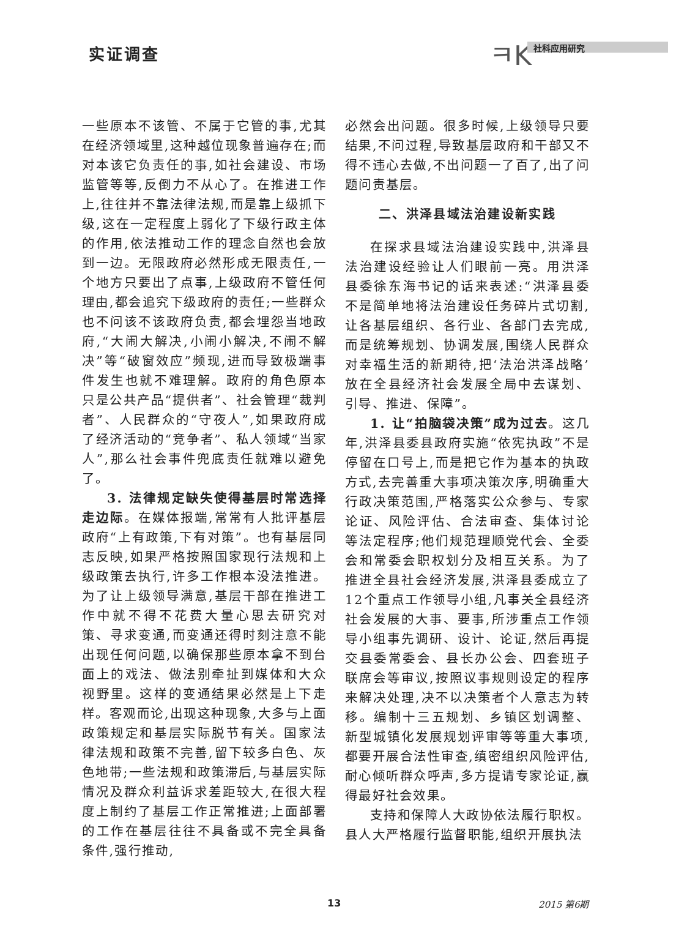实证调查 ㅋK 社科应用研究
一些原本不该管、不属于它管的事,尤其在经济领域里,这种越位现象普遍存在;而对本该它负责任的事,如社会建设、市场监管等等,反倒力不从心了。在推进工作上,往往并不靠法律法规,而是靠上级抓下级,这在一定程度上弱化了下级行政主体的作用,依法推动工作的理念自然也会放到一边。无限政府必然形成无限责任,一个地方只要出了点事,上级政府不管任何理由,都会追究下级政府的责任;一些群众也不问该不该政府负责,都会埋怨当地政府,“大闹大解决,小闹小解决,不闹不解决”等“破窗效应”频现,进而导致极端事件发生也就不难理解。政府的角色原本只是公共产品“提供者”、社会管理“裁判者”、人民群众的“守夜人”,如果政府成了经济活动的“竞争者”、私人领域“当家人”,那么社会事件兜底责任就难以避免了。
3. 法律规定缺失使得基层时常选择走边际。在媒体报端,常常有人批评基层政府“上有政策,下有对策”。也有基层同志反映,如果严格按照国家现行法规和上级政策去执行,许多工作根本没法推进。为了让上级领导满意,基层干部在推进工作中就不得不花费大量心思去研究对策、寻求变通,而变通还得时刻注意不能出现任何问题,以确保那些原本拿不到台面上的戏法、做法别牵扯到媒体和大众视野里。这样的变通结果必然是上下走样。客观而论,出现这种现象,大多与上面政策规定和基层实际脱节有关。国家法律法规和政策不完善,留下较多白色、灰色地带;一些法规和政策滞后,与基层实际情况及群众利益诉求差距较大,在很大程度上制约了基层工作正常推进;上面部署的工作在基层往往不具备或不完全具备条件,强行推动,
必然会出问题。很多时候,上级领导只要结果,不问过程,导致基层政府和干部又不得不违心去做,不出问题一了百了,出了问题问责基层。
二、洪泽县域法治建设新实践
在探求县域法治建设实践中,洪泽县法治建设经验让人们眼前一亮。用洪泽县委徐东海书记的话来表述:“洪泽县委不是简单地将法治建设任务碎片式切割,让各基层组织、各行业、各部门去完成,而是统筹规划、协调发展,围绕人民群众对幸福生活的新期待,把‘法治洪泽战略’放在全县经济社会发展全局中去谋划、引导、推进、保障”。
1. 让“拍脑袋决策”成为过去。这几年,洪泽县委县政府实施“依宪执政”不是停留在口号上,而是把它作为基本的执政方式,去完善重大事项决策次序,明确重大行政决策范围,严格落实公众参与、专家论证、风险评估、合法审查、集体讨论等法定程序;他们规范理顺党代会、全委会和常委会职权划分及相互关系。为了推进全县社会经济发展,洪泽县委成立了12个重点工作领导小组,凡事关全县经济社会发展的大事、要事,所涉重点工作领导小组事先调研、设计、论证,然后再提交县委常委会、县长办公会、四套班子联席会等审议,按照议事规则设定的程序来解决处理,决不以决策者个人意志为转移。编制十三五规划、乡镇区划调整、新型城镇化发展规划评审等等重大事项,都要开展合法性审查,缜密组织风险评估,耐心倾听群众呼声,多方提请专家论证,赢得最好社会效果。
支持和保障人大政协依法履行职权。县人大严格履行监督职能,组织开展执法
13 2015 第6期